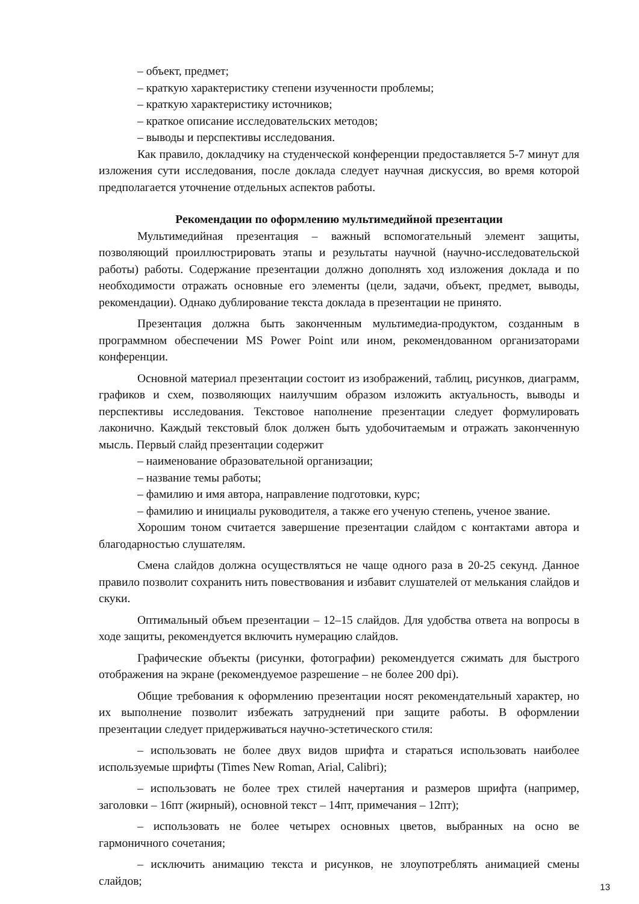– объект, предмет;
– краткую характеристику степени изученности проблемы;
– краткую характеристику источников;
– краткое описание исследовательских методов;
– выводы и перспективы исследования.
Как правило, докладчику на студенческой конференции предоставляется 5-7 минут для изложения сути исследования, после доклада следует научная дискуссия, во время которой предполагается уточнение отдельных аспектов работы.
Рекомендации по оформлению мультимедийной презентации
Мультимедийная презентация – важный вспомогательный элемент защиты, позволяющий проиллюстрировать этапы и результаты научной (научно-исследовательской работы) работы. Содержание презентации должно дополнять ход изложения доклада и по необходимости отражать основные его элементы (цели, задачи, объект, предмет, выводы, рекомендации). Однако дублирование текста доклада в презентации не принято.
Презентация должна быть законченным мультимедиа-продуктом, созданным в программном обеспечении MS Power Point или ином, рекомендованном организаторами конференции.
Основной материал презентации состоит из изображений, таблиц, рисунков, диаграмм, графиков и схем, позволяющих наилучшим образом изложить актуальность, выводы и перспективы исследования. Текстовое наполнение презентации следует формулировать лаконично. Каждый текстовый блок должен быть удобочитаемым и отражать законченную мысль. Первый слайд презентации содержит
– наименование образовательной организации;
– название темы работы;
– фамилию и имя автора, направление подготовки, курс;
– фамилию и инициалы руководителя, а также его ученую степень, ученое звание.
Хорошим тоном считается завершение презентации слайдом с контактами автора и благодарностью слушателям.
Смена слайдов должна осуществляться не чаще одного раза в 20-25 секунд. Данное правило позволит сохранить нить повествования и избавит слушателей от мелькания слайдов и скуки.
Оптимальный объем презентации – 12–15 слайдов. Для удобства ответа на вопросы в ходе защиты, рекомендуется включить нумерацию слайдов.
Графические объекты (рисунки, фотографии) рекомендуется сжимать для быстрого отображения на экране (рекомендуемое разрешение – не более 200 dpi).
Общие требования к оформлению презентации носят рекомендательный характер, но их выполнение позволит избежать затруднений при защите работы. В оформлении презентации следует придерживаться научно-эстетического стиля:
– использовать не более двух видов шрифта и стараться использовать наиболее используемые шрифты (Times New Roman, Arial, Calibri);
– использовать не более трех стилей начертания и размеров шрифта (например, заголовки – 16пт (жирный), основной текст – 14пт, примечания – 12пт);
– использовать не более четырех основных цветов, выбранных на осно ве гармоничного сочетания;
– исключить анимацию текста и рисунков, не злоупотреблять анимацией смены слайдов;
13